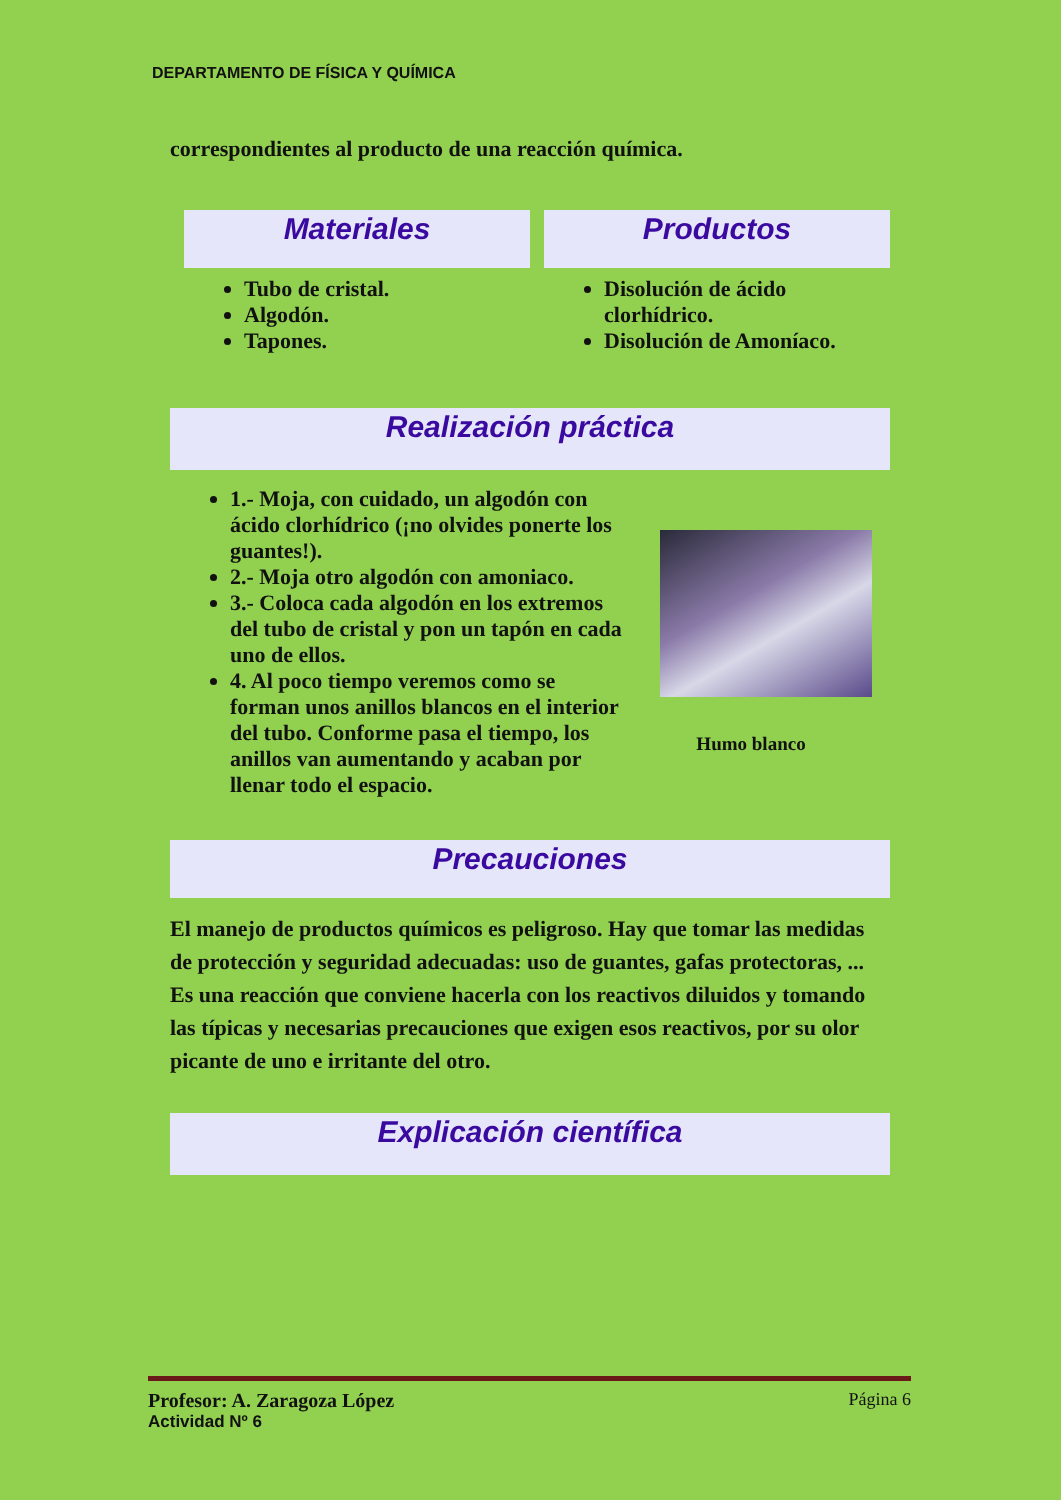DEPARTAMENTO DE FÍSICA Y QUÍMICA
correspondientes al producto de una reacción química.
Materiales
Tubo de cristal.
Algodón.
Tapones.
Productos
Disolución de ácido clorhídrico.
Disolución de Amoníaco.
Realización práctica
1.- Moja, con cuidado, un algodón con ácido clorhídrico (¡no olvides ponerte los guantes!).
2.- Moja otro algodón con amoniaco.
3.- Coloca cada algodón en los extremos del tubo de cristal y pon un tapón en cada uno de ellos.
4. Al poco tiempo veremos como se forman unos anillos blancos en el interior del tubo. Conforme pasa el tiempo, los anillos van aumentando y acaban por llenar todo el espacio.
Humo blanco
Precauciones
El manejo de productos químicos es peligroso. Hay que tomar las medidas de protección y seguridad adecuadas: uso de guantes, gafas protectoras, ... Es una reacción que conviene hacerla con los reactivos diluidos y tomando las típicas y necesarias precauciones que exigen esos reactivos, por su olor picante de uno e irritante del otro.
Explicación científica
Profesor: A. Zaragoza López Página 6
Actividad Nº 6